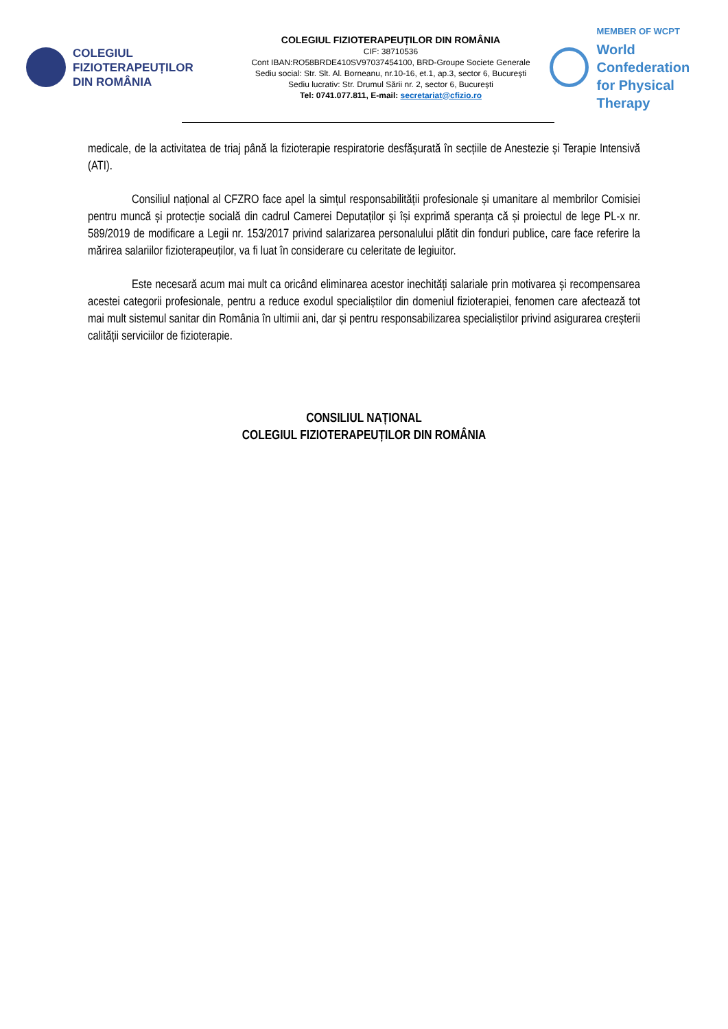COLEGIUL
FIZIOTERAPEUȚILOR
DIN ROMÂNIA
COLEGIUL FIZIOTERAPEUȚILOR DIN ROMÂNIA
CIF: 38710536
Cont IBAN:RO58BRDE410SV97037454100, BRD-Groupe Societe Generale
Sediu social: Str. Slt. Al. Borneanu, nr.10-16, et.1, ap.3, sector 6, București
Sediu lucrativ: Str. Drumul Sării nr. 2, sector 6, București
Tel: 0741.077.811, E-mail: secretariat@cfizio.ro
MEMBER OF WCPT
World Confederation
for Physical Therapy
medicale, de la activitatea de triaj până la fizioterapie respiratorie desfășurată în secțiile de Anestezie și Terapie Intensivă (ATI).
Consiliul național al CFZRO face apel la simțul responsabilității profesionale și umanitare al membrilor Comisiei pentru muncă și protecție socială din cadrul Camerei Deputaților și își exprimă speranța că și proiectul de lege PL-x nr. 589/2019 de modificare a Legii nr. 153/2017 privind salarizarea personalului plătit din fonduri publice, care face referire la mărirea salariilor fizioterapeuților, va fi luat în considerare cu celeritate de legiuitor.
Este necesară acum mai mult ca oricând eliminarea acestor inechități salariale prin motivarea și recompensarea acestei categorii profesionale, pentru a reduce exodul specialiștilor din domeniul fizioterapiei, fenomen care afectează tot mai mult sistemul sanitar din România în ultimii ani, dar și pentru responsabilizarea specialiștilor privind asigurarea creșterii calității serviciilor de fizioterapie.
CONSILIUL NAȚIONAL
COLEGIUL FIZIOTERAPEUȚILOR DIN ROMÂNIA